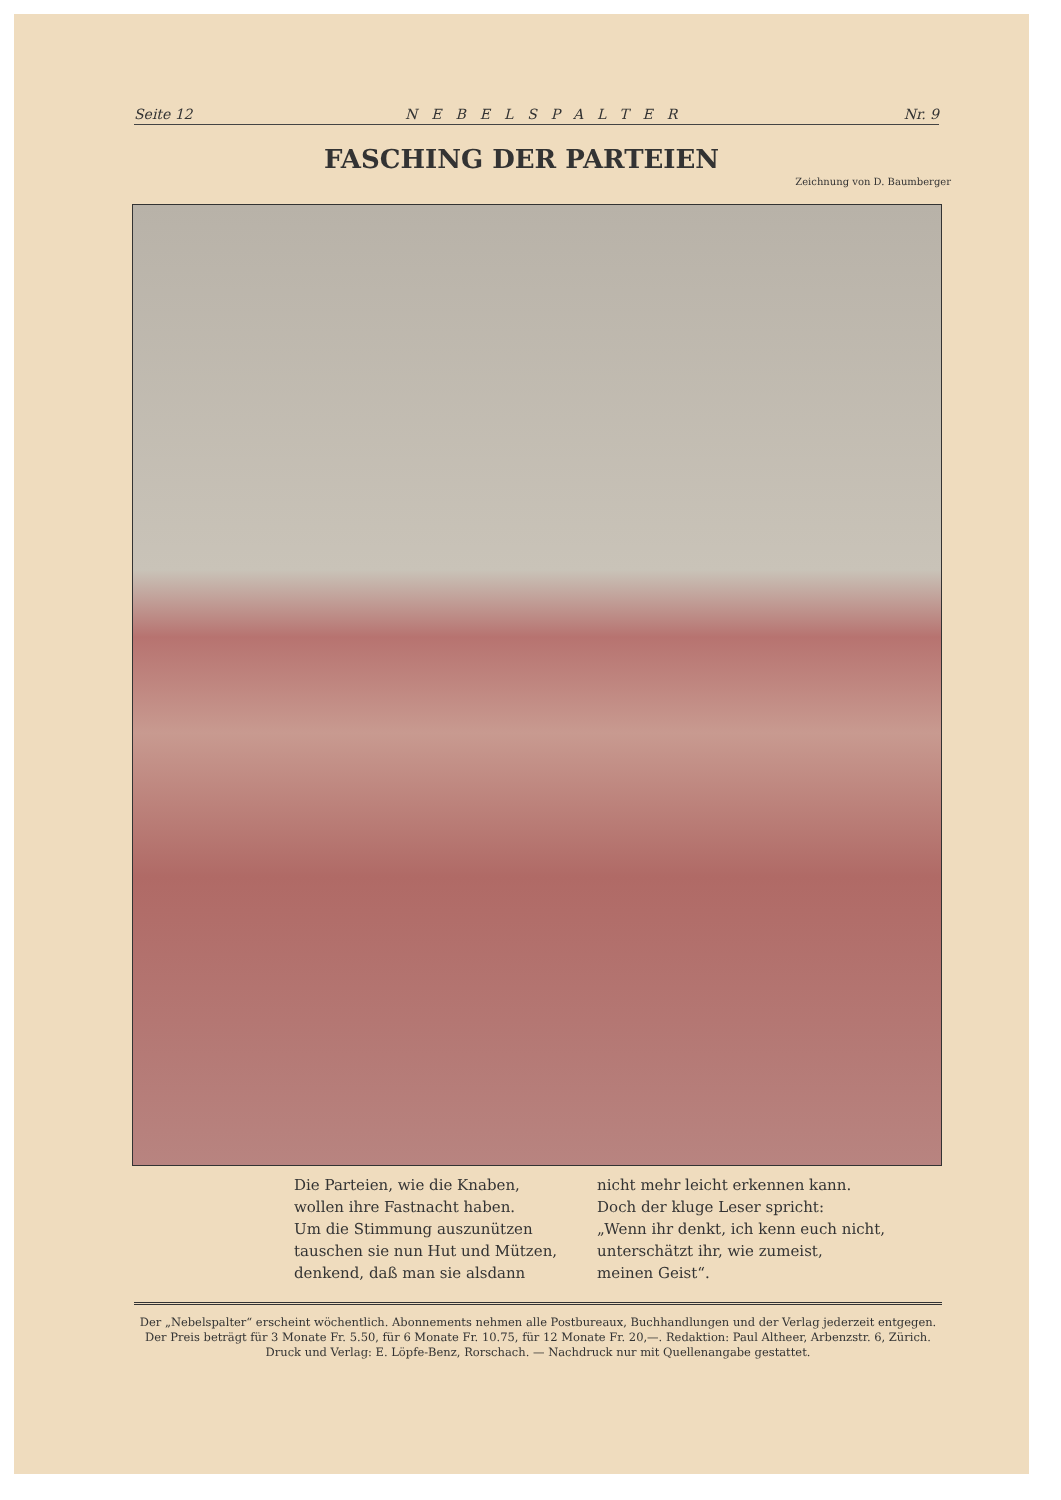Seite 12 NEBELSPALTER Nr. 9
FASCHING DER PARTEIEN
Zeichnung von D. Baumberger
Die Parteien, wie die Knaben,
wollen ihre Fastnacht haben.
Um die Stimmung auszunützen
tauschen sie nun Hut und Mützen,
denkend, daß man sie alsdann
nicht mehr leicht erkennen kann.
Doch der kluge Leser spricht:
„Wenn ihr denkt, ich kenn euch nicht,
unterschätzt ihr, wie zumeist,
meinen Geist“.
Der „Nebelspalter“ erscheint wöchentlich. Abonnements nehmen alle Postbureaux, Buchhandlungen und der Verlag jederzeit entgegen.
Der Preis beträgt für 3 Monate Fr. 5.50, für 6 Monate Fr. 10.75, für 12 Monate Fr. 20,—. Redaktion: Paul Altheer, Arbenzstr. 6, Zürich.
Druck und Verlag: E. Löpfe-Benz, Rorschach. — Nachdruck nur mit Quellenangabe gestattet.